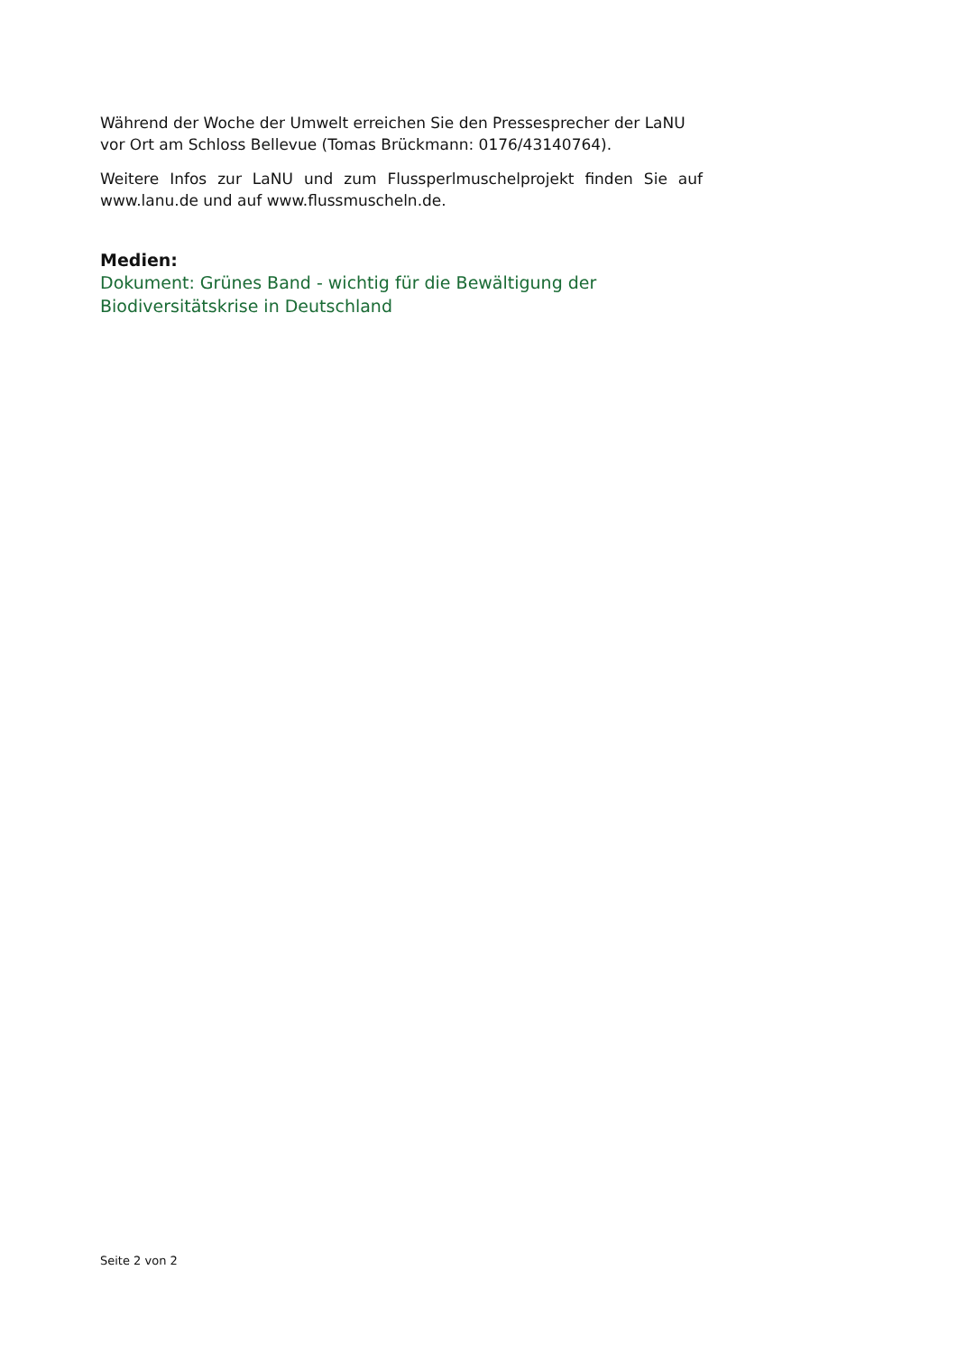Während der Woche der Umwelt erreichen Sie den Pressesprecher der LaNU vor Ort am Schloss Bellevue (Tomas Brückmann: 0176/43140764).
Weitere Infos zur LaNU und zum Flussperlmuschelprojekt finden Sie auf www.lanu.de und auf www.flussmuscheln.de.
Medien:
Dokument: Grünes Band - wichtig für die Bewältigung der Biodiversitätskrise in Deutschland
Seite 2 von 2